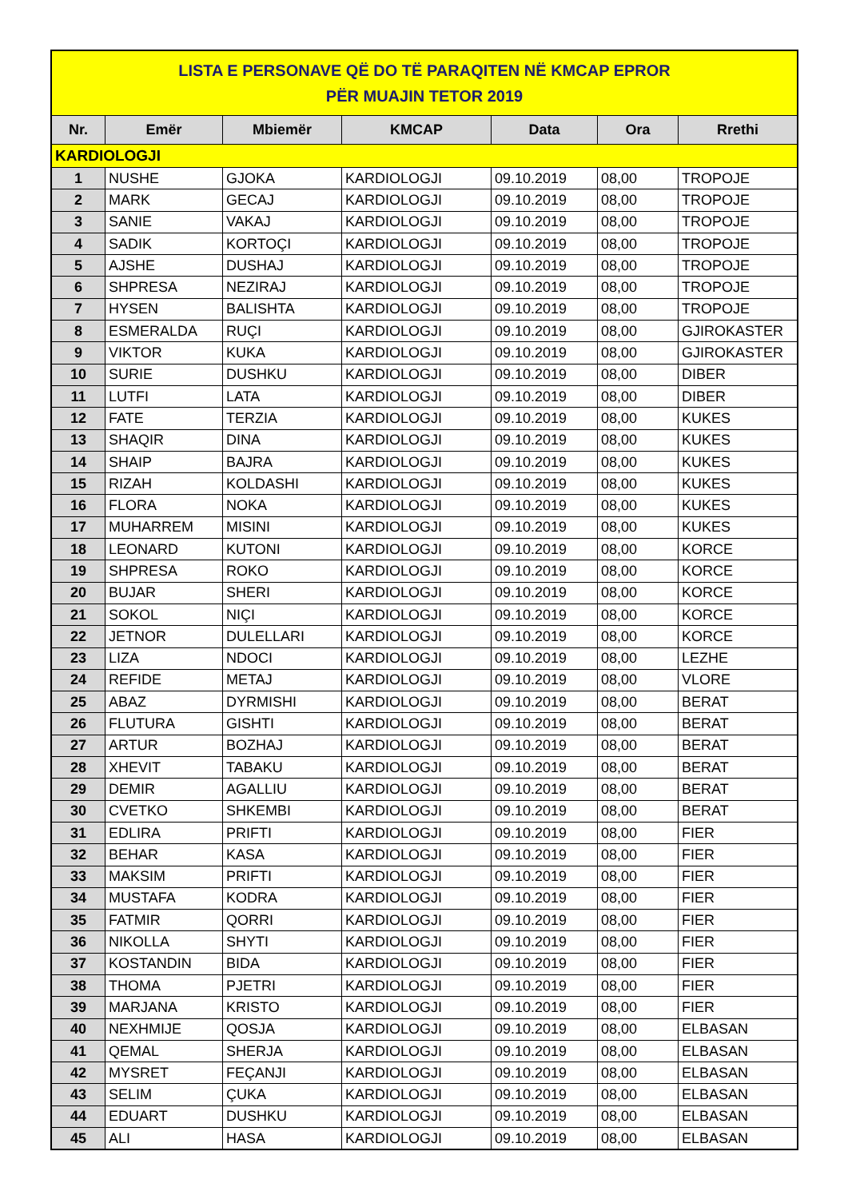| LISTA E PERSONAVE QË DO TË PARAQITEN NË KMCAP EPROR PËR MUAJIN TETOR 2019 | | | | | | |
| Nr. | Emër | Mbiemër | KMCAP | Data | Ora | Rrethi |
| KARDIOLOGJI | | | | | | |
| 1 | NUSHE | GJOKA | KARDIOLOGJI | 09.10.2019 | 08,00 | TROPOJE |
| 2 | MARK | GECAJ | KARDIOLOGJI | 09.10.2019 | 08,00 | TROPOJE |
| 3 | SANIE | VAKAJ | KARDIOLOGJI | 09.10.2019 | 08,00 | TROPOJE |
| 4 | SADIK | KORTOÇI | KARDIOLOGJI | 09.10.2019 | 08,00 | TROPOJE |
| 5 | AJSHE | DUSHAJ | KARDIOLOGJI | 09.10.2019 | 08,00 | TROPOJE |
| 6 | SHPRESA | NEZIRAJ | KARDIOLOGJI | 09.10.2019 | 08,00 | TROPOJE |
| 7 | HYSEN | BALISHTA | KARDIOLOGJI | 09.10.2019 | 08,00 | TROPOJE |
| 8 | ESMERALDA | RUÇI | KARDIOLOGJI | 09.10.2019 | 08,00 | GJIROKASTER |
| 9 | VIKTOR | KUKA | KARDIOLOGJI | 09.10.2019 | 08,00 | GJIROKASTER |
| 10 | SURIE | DUSHKU | KARDIOLOGJI | 09.10.2019 | 08,00 | DIBER |
| 11 | LUTFI | LATA | KARDIOLOGJI | 09.10.2019 | 08,00 | DIBER |
| 12 | FATE | TERZIA | KARDIOLOGJI | 09.10.2019 | 08,00 | KUKES |
| 13 | SHAQIR | DINA | KARDIOLOGJI | 09.10.2019 | 08,00 | KUKES |
| 14 | SHAIP | BAJRA | KARDIOLOGJI | 09.10.2019 | 08,00 | KUKES |
| 15 | RIZAH | KOLDASHI | KARDIOLOGJI | 09.10.2019 | 08,00 | KUKES |
| 16 | FLORA | NOKA | KARDIOLOGJI | 09.10.2019 | 08,00 | KUKES |
| 17 | MUHARREM | MISINI | KARDIOLOGJI | 09.10.2019 | 08,00 | KUKES |
| 18 | LEONARD | KUTONI | KARDIOLOGJI | 09.10.2019 | 08,00 | KORCE |
| 19 | SHPRESA | ROKO | KARDIOLOGJI | 09.10.2019 | 08,00 | KORCE |
| 20 | BUJAR | SHERI | KARDIOLOGJI | 09.10.2019 | 08,00 | KORCE |
| 21 | SOKOL | NIÇI | KARDIOLOGJI | 09.10.2019 | 08,00 | KORCE |
| 22 | JETNOR | DULELLARI | KARDIOLOGJI | 09.10.2019 | 08,00 | KORCE |
| 23 | LIZA | NDOCI | KARDIOLOGJI | 09.10.2019 | 08,00 | LEZHE |
| 24 | REFIDE | METAJ | KARDIOLOGJI | 09.10.2019 | 08,00 | VLORE |
| 25 | ABAZ | DYRMISHI | KARDIOLOGJI | 09.10.2019 | 08,00 | BERAT |
| 26 | FLUTURA | GISHTI | KARDIOLOGJI | 09.10.2019 | 08,00 | BERAT |
| 27 | ARTUR | BOZHAJ | KARDIOLOGJI | 09.10.2019 | 08,00 | BERAT |
| 28 | XHEVIT | TABAKU | KARDIOLOGJI | 09.10.2019 | 08,00 | BERAT |
| 29 | DEMIR | AGALLIU | KARDIOLOGJI | 09.10.2019 | 08,00 | BERAT |
| 30 | CVETKO | SHKEMBI | KARDIOLOGJI | 09.10.2019 | 08,00 | BERAT |
| 31 | EDLIRA | PRIFTI | KARDIOLOGJI | 09.10.2019 | 08,00 | FIER |
| 32 | BEHAR | KASA | KARDIOLOGJI | 09.10.2019 | 08,00 | FIER |
| 33 | MAKSIM | PRIFTI | KARDIOLOGJI | 09.10.2019 | 08,00 | FIER |
| 34 | MUSTAFA | KODRA | KARDIOLOGJI | 09.10.2019 | 08,00 | FIER |
| 35 | FATMIR | QORRI | KARDIOLOGJI | 09.10.2019 | 08,00 | FIER |
| 36 | NIKOLLA | SHYTI | KARDIOLOGJI | 09.10.2019 | 08,00 | FIER |
| 37 | KOSTANDIN | BIDA | KARDIOLOGJI | 09.10.2019 | 08,00 | FIER |
| 38 | THOMA | PJETRI | KARDIOLOGJI | 09.10.2019 | 08,00 | FIER |
| 39 | MARJANA | KRISTO | KARDIOLOGJI | 09.10.2019 | 08,00 | FIER |
| 40 | NEXHMIJE | QOSJA | KARDIOLOGJI | 09.10.2019 | 08,00 | ELBASAN |
| 41 | QEMAL | SHERJA | KARDIOLOGJI | 09.10.2019 | 08,00 | ELBASAN |
| 42 | MYSRET | FEÇANJI | KARDIOLOGJI | 09.10.2019 | 08,00 | ELBASAN |
| 43 | SELIM | ÇUKA | KARDIOLOGJI | 09.10.2019 | 08,00 | ELBASAN |
| 44 | EDUART | DUSHKU | KARDIOLOGJI | 09.10.2019 | 08,00 | ELBASAN |
| 45 | ALI | HASA | KARDIOLOGJI | 09.10.2019 | 08,00 | ELBASAN |